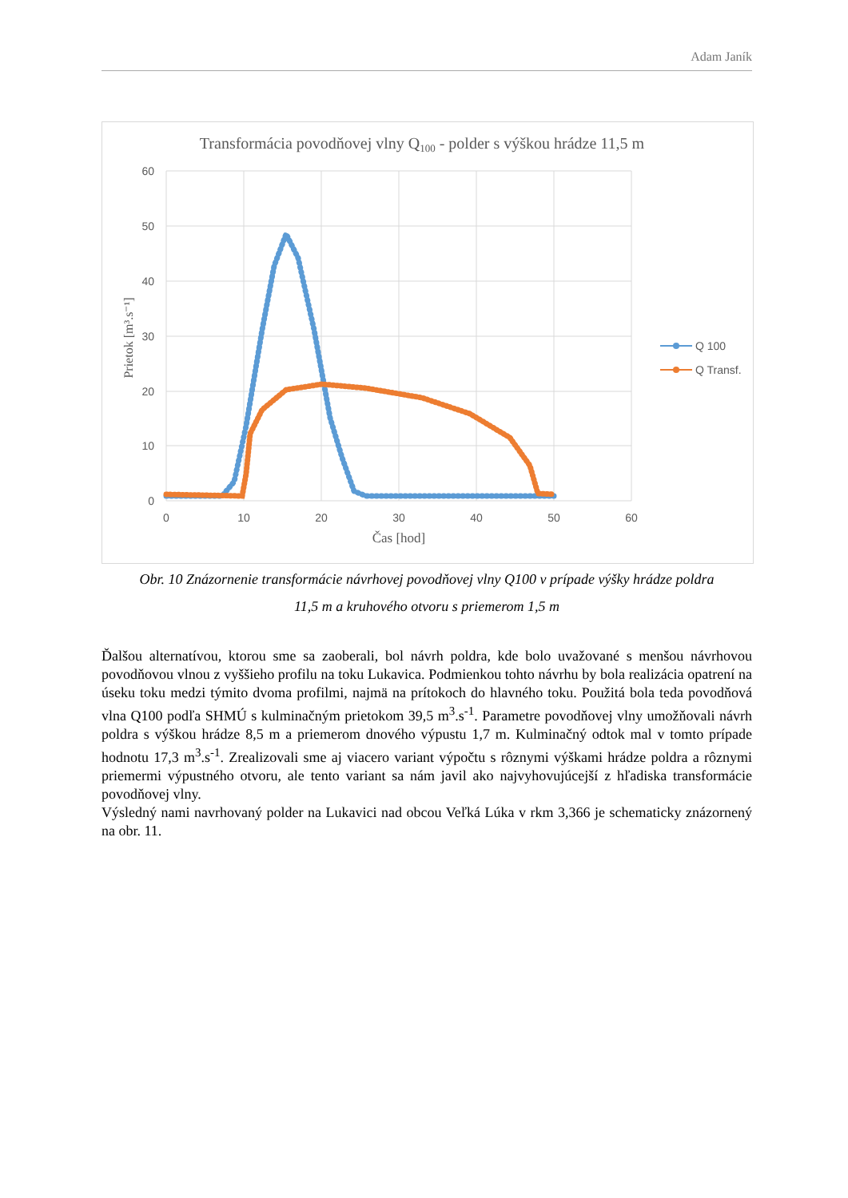Adam Janík
Transformácia povodňovej vlny Q100 - polder s výškou hrádze 11,5 m
60
50
40
30
20
10
0
0
10
20
30
40
50
60
Čas [hod]
Prietok [m³.s⁻¹]
Q 100
Q Transf.
Obr. 10 Znázornenie transformácie návrhovej povodňovej vlny Q100 v prípade výšky hrádze poldra
11,5 m a kruhového otvoru s priemerom 1,5 m
Ďalšou alternatívou, ktorou sme sa zaoberali, bol návrh poldra, kde bolo uvažované s menšou návrhovou povodňovou vlnou z vyššieho profilu na toku Lukavica. Podmienkou tohto návrhu by bola realizácia opatrení na úseku toku medzi týmito dvoma profilmi, najmä na prítokoch do hlavného toku. Použitá bola teda povodňová vlna Q100 podľa SHMÚ s kulminačným prietokom 39,5 m<sup>3</sup>.s<sup>-1</sup>. Parametre povodňovej vlny umožňovali návrh poldra s výškou hrádze 8,5 m a priemerom dnového výpustu 1,7 m. Kulminačný odtok mal v tomto prípade hodnotu 17,3 m<sup>3</sup>.s<sup>-1</sup>. Zrealizovali sme aj viacero variant výpočtu s rôznymi výškami hrádze poldra a rôznymi priemermi výpustného otvoru, ale tento variant sa nám javil ako najvyhovujúcejší z hľadiska transformácie povodňovej vlny.
Výsledný nami navrhovaný polder na Lukavici nad obcou Veľká Lúka v rkm 3,366 je schematicky znázornený na obr. 11.